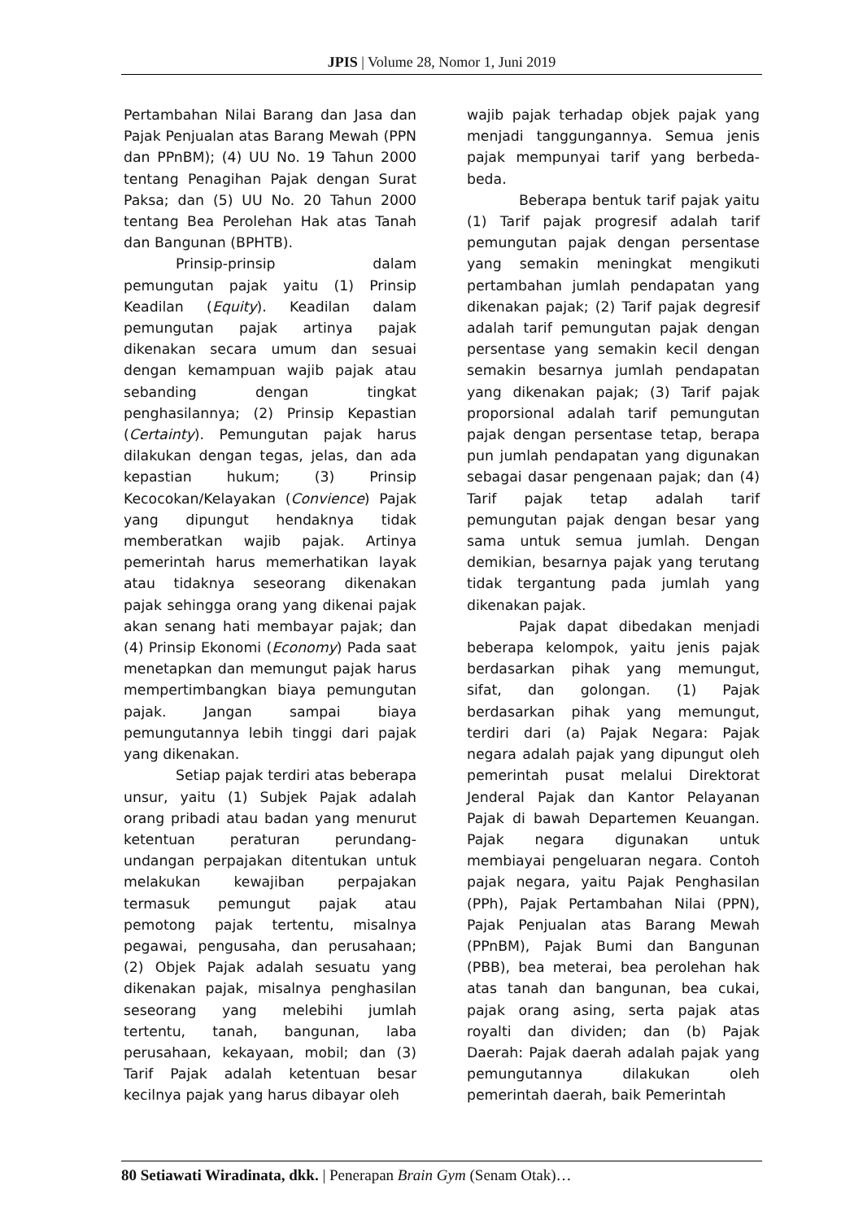JPIS | Volume 28, Nomor 1, Juni 2019
Pertambahan Nilai Barang dan Jasa dan Pajak Penjualan atas Barang Mewah (PPN dan PPnBM); (4) UU No. 19 Tahun 2000 tentang Penagihan Pajak dengan Surat Paksa; dan (5) UU No. 20 Tahun 2000 tentang Bea Perolehan Hak atas Tanah dan Bangunan (BPHTB).
Prinsip-prinsip dalam pemungutan pajak yaitu (1) Prinsip Keadilan (Equity). Keadilan dalam pemungutan pajak artinya pajak dikenakan secara umum dan sesuai dengan kemampuan wajib pajak atau sebanding dengan tingkat penghasilannya; (2) Prinsip Kepastian (Certainty). Pemungutan pajak harus dilakukan dengan tegas, jelas, dan ada kepastian hukum; (3) Prinsip Kecocokan/Kelayakan (Convience) Pajak yang dipungut hendaknya tidak memberatkan wajib pajak. Artinya pemerintah harus memerhatikan layak atau tidaknya seseorang dikenakan pajak sehingga orang yang dikenai pajak akan senang hati membayar pajak; dan (4) Prinsip Ekonomi (Economy) Pada saat menetapkan dan memungut pajak harus mempertimbangkan biaya pemungutan pajak. Jangan sampai biaya pemungutannya lebih tinggi dari pajak yang dikenakan.
Setiap pajak terdiri atas beberapa unsur, yaitu (1) Subjek Pajak adalah orang pribadi atau badan yang menurut ketentuan peraturan perundang-undangan perpajakan ditentukan untuk melakukan kewajiban perpajakan termasuk pemungut pajak atau pemotong pajak tertentu, misalnya pegawai, pengusaha, dan perusahaan; (2) Objek Pajak adalah sesuatu yang dikenakan pajak, misalnya penghasilan seseorang yang melebihi jumlah tertentu, tanah, bangunan, laba perusahaan, kekayaan, mobil; dan (3) Tarif Pajak adalah ketentuan besar kecilnya pajak yang harus dibayar oleh
wajib pajak terhadap objek pajak yang menjadi tanggungannya. Semua jenis pajak mempunyai tarif yang berbeda-beda.
Beberapa bentuk tarif pajak yaitu (1) Tarif pajak progresif adalah tarif pemungutan pajak dengan persentase yang semakin meningkat mengikuti pertambahan jumlah pendapatan yang dikenakan pajak; (2) Tarif pajak degresif adalah tarif pemungutan pajak dengan persentase yang semakin kecil dengan semakin besarnya jumlah pendapatan yang dikenakan pajak; (3) Tarif pajak proporsional adalah tarif pemungutan pajak dengan persentase tetap, berapa pun jumlah pendapatan yang digunakan sebagai dasar pengenaan pajak; dan (4) Tarif pajak tetap adalah tarif pemungutan pajak dengan besar yang sama untuk semua jumlah. Dengan demikian, besarnya pajak yang terutang tidak tergantung pada jumlah yang dikenakan pajak.
Pajak dapat dibedakan menjadi beberapa kelompok, yaitu jenis pajak berdasarkan pihak yang memungut, sifat, dan golongan. (1) Pajak berdasarkan pihak yang memungut, terdiri dari (a) Pajak Negara: Pajak negara adalah pajak yang dipungut oleh pemerintah pusat melalui Direktorat Jenderal Pajak dan Kantor Pelayanan Pajak di bawah Departemen Keuangan. Pajak negara digunakan untuk membiayai pengeluaran negara. Contoh pajak negara, yaitu Pajak Penghasilan (PPh), Pajak Pertambahan Nilai (PPN), Pajak Penjualan atas Barang Mewah (PPnBM), Pajak Bumi dan Bangunan (PBB), bea meterai, bea perolehan hak atas tanah dan bangunan, bea cukai, pajak orang asing, serta pajak atas royalti dan dividen; dan (b) Pajak Daerah: Pajak daerah adalah pajak yang pemungutannya dilakukan oleh pemerintah daerah, baik Pemerintah
80 Setiawati Wiradinata, dkk. | Penerapan Brain Gym (Senam Otak)…